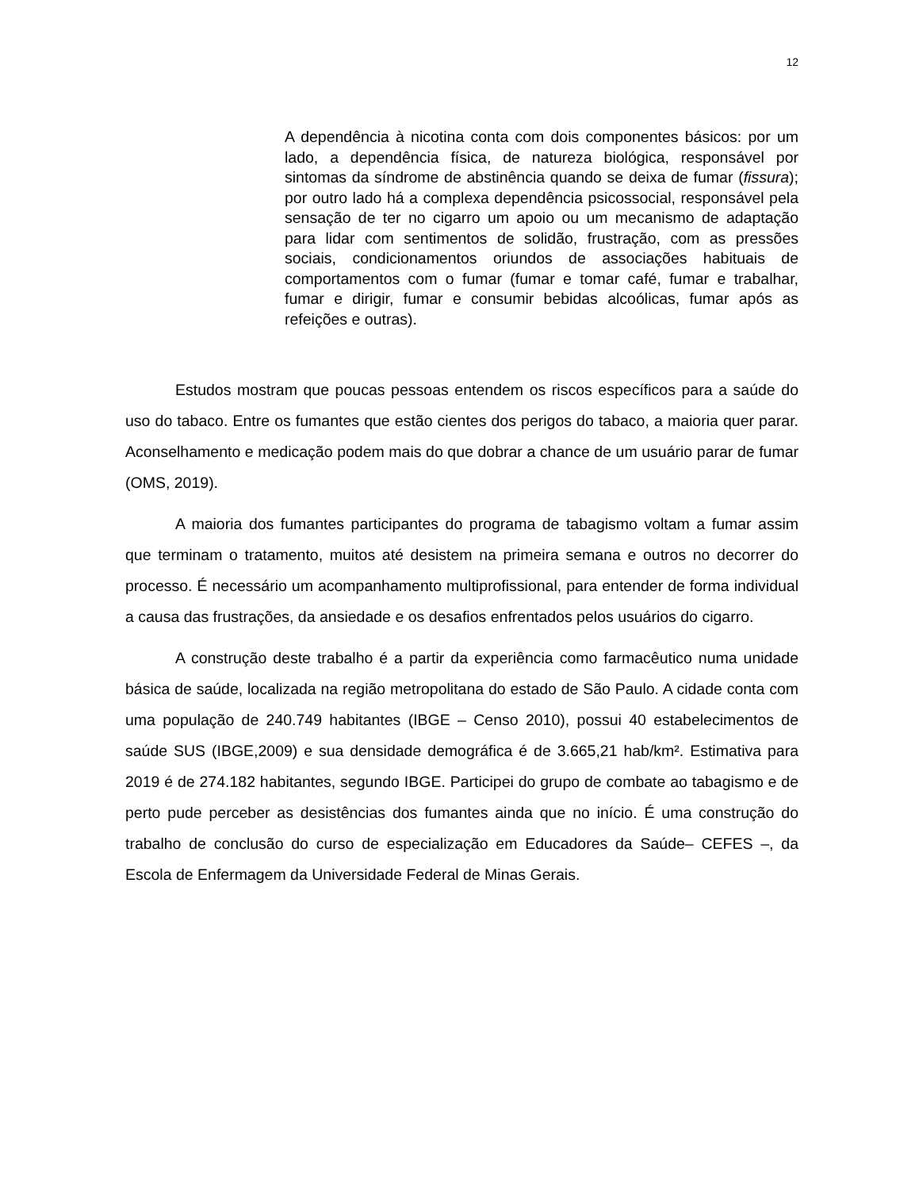12
A dependência à nicotina conta com dois componentes básicos: por um lado, a dependência física, de natureza biológica, responsável por sintomas da síndrome de abstinência quando se deixa de fumar (fissura); por outro lado há a complexa dependência psicossocial, responsável pela sensação de ter no cigarro um apoio ou um mecanismo de adaptação para lidar com sentimentos de solidão, frustração, com as pressões sociais, condicionamentos oriundos de associações habituais de comportamentos com o fumar (fumar e tomar café, fumar e trabalhar, fumar e dirigir, fumar e consumir bebidas alcoólicas, fumar após as refeições e outras).
Estudos mostram que poucas pessoas entendem os riscos específicos para a saúde do uso do tabaco. Entre os fumantes que estão cientes dos perigos do tabaco, a maioria quer parar. Aconselhamento e medicação podem mais do que dobrar a chance de um usuário parar de fumar (OMS, 2019).
A maioria dos fumantes participantes do programa de tabagismo voltam a fumar assim que terminam o tratamento, muitos até desistem na primeira semana e outros no decorrer do processo. É necessário um acompanhamento multiprofissional, para entender de forma individual a causa das frustrações, da ansiedade e os desafios enfrentados pelos usuários do cigarro.
A construção deste trabalho é a partir da experiência como farmacêutico numa unidade básica de saúde, localizada na região metropolitana do estado de São Paulo. A cidade conta com uma população de 240.749 habitantes (IBGE – Censo 2010), possui 40 estabelecimentos de saúde SUS (IBGE,2009) e sua densidade demográfica é de 3.665,21 hab/km². Estimativa para 2019 é de 274.182 habitantes, segundo IBGE. Participei do grupo de combate ao tabagismo e de perto pude perceber as desistências dos fumantes ainda que no início. É uma construção do trabalho de conclusão do curso de especialização em Educadores da Saúde– CEFES –, da Escola de Enfermagem da Universidade Federal de Minas Gerais.